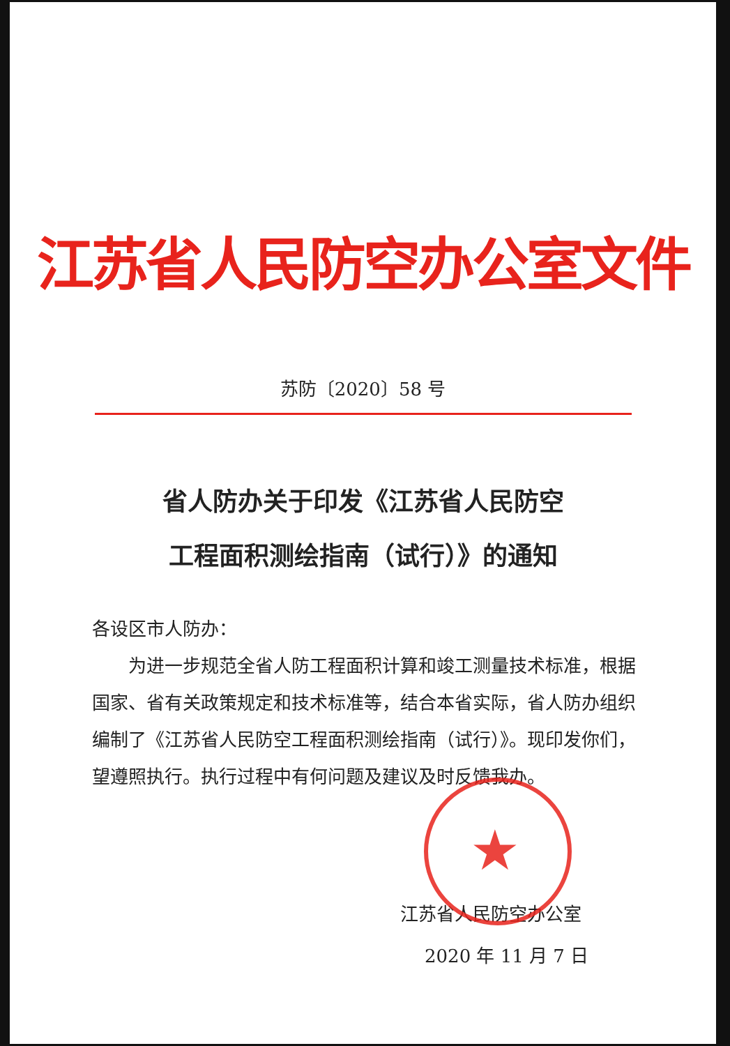江苏省人民防空办公室文件
苏防〔2020〕58 号
省人防办关于印发《江苏省人民防空
工程面积测绘指南（试行）》的通知
各设区市人防办：
为进一步规范全省人防工程面积计算和竣工测量技术标准，根据国家、省有关政策规定和技术标准等，结合本省实际，省人防办组织编制了《江苏省人民防空工程面积测绘指南（试行）》。现印发你们，望遵照执行。执行过程中有何问题及建议及时反馈我办。
★
江苏省人民防空办公室
2020 年 11 月 7 日